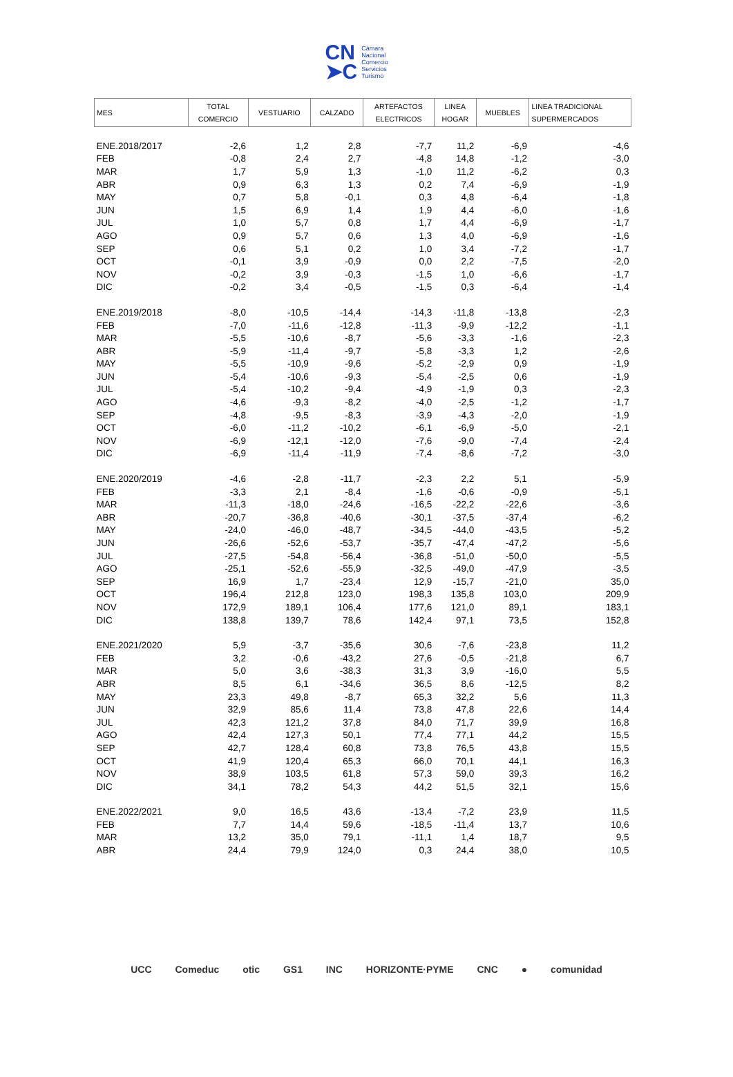CN
➤C
Cámara
Nacional
Comercio
Servicios
Turismo
| MES | TOTAL COMERCIO | VESTUARIO | CALZADO | ARTEFACTOS ELECTRICOS | LINEA HOGAR | MUEBLES | LINEA TRADICIONAL SUPERMERCADOS |
| --- | --- | --- | --- | --- | --- | --- | --- |
| ENE.2018/2017 | -2,6 | 1,2 | 2,8 | -7,7 | 11,2 | -6,9 | -4,6 |
| FEB | -0,8 | 2,4 | 2,7 | -4,8 | 14,8 | -1,2 | -3,0 |
| MAR | 1,7 | 5,9 | 1,3 | -1,0 | 11,2 | -6,2 | 0,3 |
| ABR | 0,9 | 6,3 | 1,3 | 0,2 | 7,4 | -6,9 | -1,9 |
| MAY | 0,7 | 5,8 | -0,1 | 0,3 | 4,8 | -6,4 | -1,8 |
| JUN | 1,5 | 6,9 | 1,4 | 1,9 | 4,4 | -6,0 | -1,6 |
| JUL | 1,0 | 5,7 | 0,8 | 1,7 | 4,4 | -6,9 | -1,7 |
| AGO | 0,9 | 5,7 | 0,6 | 1,3 | 4,0 | -6,9 | -1,6 |
| SEP | 0,6 | 5,1 | 0,2 | 1,0 | 3,4 | -7,2 | -1,7 |
| OCT | -0,1 | 3,9 | -0,9 | 0,0 | 2,2 | -7,5 | -2,0 |
| NOV | -0,2 | 3,9 | -0,3 | -1,5 | 1,0 | -6,6 | -1,7 |
| DIC | -0,2 | 3,4 | -0,5 | -1,5 | 0,3 | -6,4 | -1,4 |
| ENE.2019/2018 | -8,0 | -10,5 | -14,4 | -14,3 | -11,8 | -13,8 | -2,3 |
| FEB | -7,0 | -11,6 | -12,8 | -11,3 | -9,9 | -12,2 | -1,1 |
| MAR | -5,5 | -10,6 | -8,7 | -5,6 | -3,3 | -1,6 | -2,3 |
| ABR | -5,9 | -11,4 | -9,7 | -5,8 | -3,3 | 1,2 | -2,6 |
| MAY | -5,5 | -10,9 | -9,6 | -5,2 | -2,9 | 0,9 | -1,9 |
| JUN | -5,4 | -10,6 | -9,3 | -5,4 | -2,5 | 0,6 | -1,9 |
| JUL | -5,4 | -10,2 | -9,4 | -4,9 | -1,9 | 0,3 | -2,3 |
| AGO | -4,6 | -9,3 | -8,2 | -4,0 | -2,5 | -1,2 | -1,7 |
| SEP | -4,8 | -9,5 | -8,3 | -3,9 | -4,3 | -2,0 | -1,9 |
| OCT | -6,0 | -11,2 | -10,2 | -6,1 | -6,9 | -5,0 | -2,1 |
| NOV | -6,9 | -12,1 | -12,0 | -7,6 | -9,0 | -7,4 | -2,4 |
| DIC | -6,9 | -11,4 | -11,9 | -7,4 | -8,6 | -7,2 | -3,0 |
| ENE.2020/2019 | -4,6 | -2,8 | -11,7 | -2,3 | 2,2 | 5,1 | -5,9 |
| FEB | -3,3 | 2,1 | -8,4 | -1,6 | -0,6 | -0,9 | -5,1 |
| MAR | -11,3 | -18,0 | -24,6 | -16,5 | -22,2 | -22,6 | -3,6 |
| ABR | -20,7 | -36,8 | -40,6 | -30,1 | -37,5 | -37,4 | -6,2 |
| MAY | -24,0 | -46,0 | -48,7 | -34,5 | -44,0 | -43,5 | -5,2 |
| JUN | -26,6 | -52,6 | -53,7 | -35,7 | -47,4 | -47,2 | -5,6 |
| JUL | -27,5 | -54,8 | -56,4 | -36,8 | -51,0 | -50,0 | -5,5 |
| AGO | -25,1 | -52,6 | -55,9 | -32,5 | -49,0 | -47,9 | -3,5 |
| SEP | 16,9 | 1,7 | -23,4 | 12,9 | -15,7 | -21,0 | 35,0 |
| OCT | 196,4 | 212,8 | 123,0 | 198,3 | 135,8 | 103,0 | 209,9 |
| NOV | 172,9 | 189,1 | 106,4 | 177,6 | 121,0 | 89,1 | 183,1 |
| DIC | 138,8 | 139,7 | 78,6 | 142,4 | 97,1 | 73,5 | 152,8 |
| ENE.2021/2020 | 5,9 | -3,7 | -35,6 | 30,6 | -7,6 | -23,8 | 11,2 |
| FEB | 3,2 | -0,6 | -43,2 | 27,6 | -0,5 | -21,8 | 6,7 |
| MAR | 5,0 | 3,6 | -38,3 | 31,3 | 3,9 | -16,0 | 5,5 |
| ABR | 8,5 | 6,1 | -34,6 | 36,5 | 8,6 | -12,5 | 8,2 |
| MAY | 23,3 | 49,8 | -8,7 | 65,3 | 32,2 | 5,6 | 11,3 |
| JUN | 32,9 | 85,6 | 11,4 | 73,8 | 47,8 | 22,6 | 14,4 |
| JUL | 42,3 | 121,2 | 37,8 | 84,0 | 71,7 | 39,9 | 16,8 |
| AGO | 42,4 | 127,3 | 50,1 | 77,4 | 77,1 | 44,2 | 15,5 |
| SEP | 42,7 | 128,4 | 60,8 | 73,8 | 76,5 | 43,8 | 15,5 |
| OCT | 41,9 | 120,4 | 65,3 | 66,0 | 70,1 | 44,1 | 16,3 |
| NOV | 38,9 | 103,5 | 61,8 | 57,3 | 59,0 | 39,3 | 16,2 |
| DIC | 34,1 | 78,2 | 54,3 | 44,2 | 51,5 | 32,1 | 15,6 |
| ENE.2022/2021 | 9,0 | 16,5 | 43,6 | -13,4 | -7,2 | 23,9 | 11,5 |
| FEB | 7,7 | 14,4 | 59,6 | -18,5 | -11,4 | 13,7 | 10,6 |
| MAR | 13,2 | 35,0 | 79,1 | -11,1 | 1,4 | 18,7 | 9,5 |
| ABR | 24,4 | 79,9 | 124,0 | 0,3 | 24,4 | 38,0 | 10,5 |
UCC Comeduc otic GS1 INC HORIZONTE·PYME CNC ● comunidad